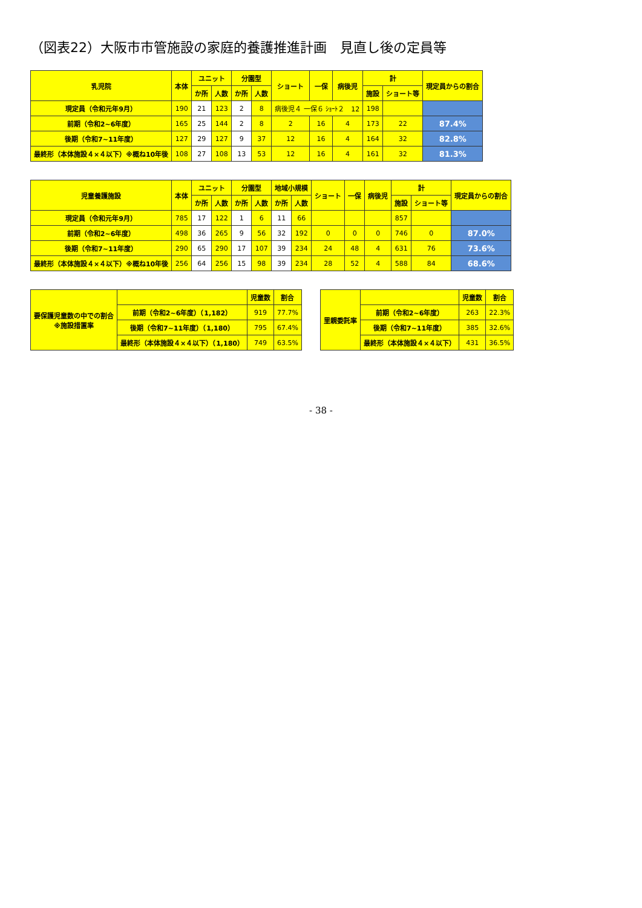（図表22）大阪市市管施設の家庭的養護推進計画　見直し後の定員等
| 乳児院 | 本体 | ユニット | | 分園型 | | ショート | 一保 | 病後児 | 計 | | 現定員からの割合 |
| --- | --- | --- | --- | --- | --- | --- | --- | --- | --- | --- | --- |
| | | か所 | 人数 | か所 | 人数 | | | | 施設 | ショート等 | |
| 現定員（令和元年9月） | 190 | 21 | 123 | 2 | 8 | 病後児４ 一保６ ｼｮｰﾄ２ 12 | | | 198 | | |
| 前期（令和2~6年度） | 165 | 25 | 144 | 2 | 8 | 2 | 16 | 4 | 173 | 22 | 87.4% |
| 後期（令和7~11年度） | 127 | 29 | 127 | 9 | 37 | 12 | 16 | 4 | 164 | 32 | 82.8% |
| 最終形（本体施設４×４以下）※概ね10年後 | 108 | 27 | 108 | 13 | 53 | 12 | 16 | 4 | 161 | 32 | 81.3% |
| 児童養護施設 | 本体 | ユニット | | 分園型 | | 地域小規模 | | ショート | 一保 | 病後児 | 計 | | 現定員からの割合 |
| --- | --- | --- | --- | --- | --- | --- | --- | --- | --- | --- | --- | --- | --- |
| | | か所 | 人数 | か所 | 人数 | か所 | 人数 | | | | 施設 | ショート等 | |
| 現定員（令和元年9月） | 785 | 17 | 122 | 1 | 6 | 11 | 66 | | | | 857 | | |
| 前期（令和2~6年度） | 498 | 36 | 265 | 9 | 56 | 32 | 192 | 0 | 0 | 0 | 746 | 0 | 87.0% |
| 後期（令和7~11年度） | 290 | 65 | 290 | 17 | 107 | 39 | 234 | 24 | 48 | 4 | 631 | 76 | 73.6% |
| 最終形（本体施設４×４以下）※概ね10年後 | 256 | 64 | 256 | 15 | 98 | 39 | 234 | 28 | 52 | 4 | 588 | 84 | 68.6% |
| 要保護児童数の中での割合 ※施設措置率 | | 児童数 | 割合 |
| --- | --- | --- | --- |
| | 前期（令和2~6年度）（1,182） | 919 | 77.7% |
| | 後期（令和7~11年度）（1,180） | 795 | 67.4% |
| | 最終形（本体施設４×４以下）（1,180） | 749 | 63.5% |
| 里親委託率 | | 児童数 | 割合 |
| --- | --- | --- | --- |
| | 前期（令和2~6年度） | 263 | 22.3% |
| | 後期（令和7~11年度） | 385 | 32.6% |
| | 最終形（本体施設４×４以下） | 431 | 36.5% |
- 38 -